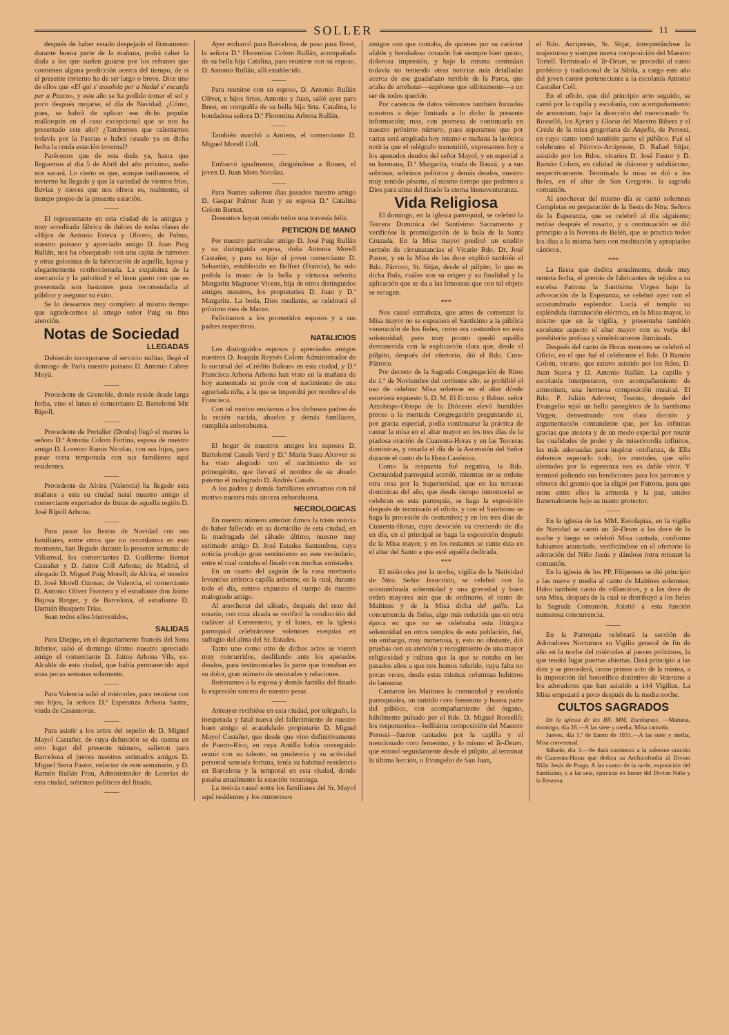SOLLER
11
después de haber estado despejado el firmamento durante buena parte de la mañana, podrá caber la duda a los que suelen guiarse por los refranes que contienen alguna predicción acerca del tiempo, de si el presente invierno ha de ser largo o breve. Dice uno de ellos que «El qui s' assoleia per a Nadal s' escaufa per a Pasco», y este año se ha podido tomar el sol y poco después mojarse, el día de Navidad. ¿Cómo, pues, se habrá de aplicar ese dicho popular mallorquín en el caso excepcional que se nos ha presentado este año? ¿Tendremos que calentarnos todavía por la Pascua o habrá cesado ya en dicha fecha la cruda estación invernal?
Parécenos que de esta duda ya, hasta que lleguemos al día 5 de Abril del año próximo, nadie nos sacará. Lo cierto es que, aunque tardiamente, el invierno ha llegado y que la variedad de vientos fríos, lluvias y nieves que nos ofrece es, realmente, el tiempo propio de la presente estación.
——
El representante en esta ciudad de la antigua y muy acreditada fábrica de dulces de todas clases de «Hijos de Antonio Esteva y Oliver», de Palma, nuestro paisano y apreciado amigo D. Juan Puig Rullán, nos ha obsequiado con una cajita de turrones y otras golosinas de la fabricación de aquélla, lujosa y elegantemente confeccionada. La exquisitez de la mercancía y la pulcritud y el buen gusto con que es presentada son bastantes para recomendarla al público y asegurar su éxito.
Se lo deseamos muy completo al mismo tiempo que agradecemos al amigo señor Puig su fina atención.
Notas de Sociedad
LLEGADAS
Debiendo incorporarse al servicio militar, llegó el domingo de París nuestro paisano D. Antonio Cabrer Moyá.
——
Procedente de Grenoble, donde reside desde larga fecha, vino el lunes el comerciante D. Bartolomé Mir Ripoll.
——
Procedente de Portalier (Doubs) llegó el martes la señora D.ª Antonia Colom Fortina, esposa de nuestro amigo D. Lorenzo Ramis Nicolau, con sus hijos, para pasar corta temporada con sus familiares aquí residentes.
——
Procedente de Alcira (Valencia) ha llegado esta mañana a esta su ciudad natal nuestro amigo el comerciante exportador de frutas de aquella región D. José Ripoll Arbona.
——
Para pasar las fiestas de Navidad con sus familiares, entre otros que no recordamos en este momento, han llegado durante la presente semana: de Villarreal, los comerciantes D. Guillermo Bernat Castañer y D. Jaime Coll Arbona; de Madrid, el abogado D. Miguel Puig Morell; de Alcira, el tenedor D. José Morell Ozonas; de Valencia, el comerciante D. Antonio Oliver Frontera y el estudiante don Jaime Bujosa Rotger, y de Barcelona, el estudiante D. Damián Busquets Trías.
Sean todos ellos bienvenidos.
SALIDAS
Para Dieppe, en el departamento francés del Sena Inferior, salió el domingo último nuestro apreciado amigo el comerciante D. Jaime Arbona Vila, ex-Alcalde de esta ciudad, que había permanecido aquí unas pocas semanas solamente.
——
Para Valencia salió el miércoles, para reunirse con sus hijos, la señora D.ª Esperanza Arbona Sastre, viuda de Casasnovas.
——
Para asistir a los actos del sepelio de D. Miguel Mayol Castañer, de cuya defunción se da cuenta en otro lugar del presente número, salieron para Barcelona el jueves nuestros estimados amigos D. Miguel Serra Pastor, redactor de este semanario, y D. Ramón Rullán Frau, Administrador de Loterías de esta ciudad, sobrinos políticos del finado.
——
Ayer embarcó para Barcelona, de paso para Brest, la señora D.ª Florentina Colom Rullán, acompañada de su bella hija Catalina, para reunirse con su esposo, D. Antonio Rullán, allí establecido.
——
Para reunirse con su esposo, D. Antonio Rullán Oliver, e hijos Srtos. Antonio y Juan, salió ayer para Brest, en compañía de su bella hija Srta. Catalina, la bondadosa señora D.ª Florentina Arbona Rullán.
——
También marchó a Amiens, el comerciante D. Miguel Morell Coll.
——
Embarcó igualmente, dirigiéndose a Rouen, el joven D. Juan Mora Nicolau.
——
Para Nantes salieron días pasados nuestro amigo D. Gaspar Palmer Juan y su esposa D.ª Catalina Colom Bernat.
Deseamos hayan tenido todos una travesía feliz.
PETICION DE MANO
Por nuestro particular amigo D. José Puig Rullán y su distinguida esposa, doña Antonia Morell Castañer, y para su hijo el joven comerciante D. Sebastián, establecido en Belfort (Francia), ha sido pedida la mano de la bella y virtuosa señorita Margarita Magraner Vicens, hija de otros distinguidos amigos nuestros, los propietarios D. Juan y D.ª Margarita. La boda, Dios mediante, se celebrará el próximo mes de Marzo.
Felicitamos a los prometidos esposos y a sus padres respectivos.
NATALICIOS
Los distinguidos esposos y apreciados amigos nuestros D. Joaquín Reynés Colom Administrador de la sucursal del «Crédito Balear» en esta ciudad, y D.ª Francisca Arbona Arbona han visto en la mañana de hoy aumentada su prole con el nacimiento de una agraciada niña, a la que se impondrá por nombre el de Francisca.
Con tal motivo enviamos a los dichosos padres de la recién nacida, abuelos y demás familiares, cumplida enhorabuena.
——
El hogar de nuestros amigos los esposos D. Bartolomé Canals Verd y D.ª María Suau Alcover se ha visto alegrado con el nacimiento de su primogénito, que llevará el nombre de su abuelo paterno el malogrado D. Andrés Canals.
A los padres y demás familiares enviamos con tal motivo nuestra más sincera enhorabuena.
NECROLOGICAS
En nuestro número anterior dimos la triste noticia de haber fallecido en su domicilio de esta ciudad, en la madrugada del sábado último, nuestro muy estimado amigo D. José Estades Santandreu, cuya noticia produjo gran sentimiento en este vecindario, entre el cual contaba el finado con muchas amistades.
En un cuarto del zaguán de la casa mortuoria levantóse artística capilla ardiente, en la cual, durante todo el día, estuvo expuesto el cuerpo de nuestro malogrado amigo.
Al anochecer del sábado, después del rezo del rosario, con cruz alzada se verificó la conducción del cadáver al Cementerio, y el lunes, en la iglesia parroquial celebráronse solemnes exequias en sufragio del alma del Sr. Estades.
Tanto uno como otro de dichos actos se vieron muy concurridos, desfilando ante los apenados deudos, para testimoniarles la parte que tomaban en su dolor, gran número de amistades y relaciones.
Reiteramos a la esposa y demás familia del finado la expresión sincera de nuestro pesar.
——
Anteayer recibióse en esta ciudad, por telégrafo, la inesperada y fatal nueva del fallecimiento de nuestro buen amigo el acaudalado propietario D. Miguel Mayol Castañer, que desde que vino definitivamente de Puerto-Rico, en cuya Antilla había conseguido reunir con su talento, su prudencia y su actividad personal saneada fortuna, tenía su habitual residencia en Barcelona y la temporal en esta ciudad, donde pasaba anualmente la estación veraniega.
La noticia causó entre los familiares del Sr. Mayol aquí residentes y los numerosos
amigos con que contaba, de quienes por su carácter afable y bondadoso corazón fué siempre bien quisto, dolorosa impresión, y bajo la misma continúan todavía no teniendo otras noticias más detalladas acerca de ese guadañazo terrible de la Parca, que acaba de arrebatar—supónese que súbitamente—a un ser de todos querido.
Por carencia de datos vémonos también forzados nosotros a dejar limitada a lo dicho la presente información; mas, con promesa de continuarla en nuestro próximo número, pues esperamos que por cartas será ampliada hoy mismo o mañana la lacónica noticia que el telégrafo transmitió, expresamos hoy a los apenados deudos del señor Mayol, y en especial a su hermana, D.ª Margarita, viuda de Bauzá, y a sus sobrinas, sobrinos políticos y demás deudos, nuestro muy sentido pésame, al mismo tiempo que pedimos a Dios para alma del finado la eterna bienaventuranza.
Vida Religiosa
El domingo, en la iglesia parroquial, se celebró la Tercera Dominica del Santísimo Sacramento y verificóse la promulgación de la bula de la Santa Cruzada. En la Misa mayor predicó un erudito sermón de circunstancias el Vicario Rdo. Dr. José Pastor, y en la Misa de las doce explicó también el Rdo. Párroco, Sr. Sitjar, desde el púlpito, lo que es dicha Bula, cuáles son su origen y su finalidad y la aplicación que se da a las limosnas que con tal objeto se recogen.
***
Nos causó extrañeza, que antes de comenzar la Misa mayor no se expusiera el Santísimo a la pública veneración de los fieles, como era costumbre en esta solemnidad; pero muy pronto quedó aquélla desvanecida con la explicación clara que, desde el púlpito, después del ofertorio, dió el Rdo. Cura-Párroco.
Por decreto de la Sagrada Congregación de Ritos de 1.º de Noviembre del corriente año, se prohibió el uso de celebrar Misa solemne en el altar dónde estuviera expuesto S. D. M. El Ecxmo. y Rdmo. señor Arzobispo-Obispo de la Diócesis elevó humildes preces a la mentada Congregación preguntando si, por gracia especial, podía continuarse la práctica de cantar la misa en el altar mayor en los tres días de la piadosa oración de Cuarenta-Horas y en las Terceras dominicas, y rezarla el día de la Ascensión del Señor durante el canto de la Hora Canónica.
Como la respuesta fué negativa, la Rda. Comunidad parroquial acordó, mientras no se ordene otra cosa por la Superioridad, que en las terceras dominicas del año, que desde tiempo inmemorial se celebran en esta parroquia, se haga la exposición después de terminado el oficio, y con el Santísimo se haga la procesión de costumbre; y en los tres días de Cuarenta-Horas, cuya devoción va creciendo de día en día, en el principal se haga la exposición después de la Misa mayor, y en los restantes se cante ésta en el altar del Santo a que esté aquélla dedicada.
***
El miércoles por la noche, vigilia de la Natividad de Ntro. Señor Jesucristo, se celebró con la acostumbrada solemnidad y una gravedad y buen orden mayores aún que de ordinario, el canto de Maitines y de la Misa dicha del gallo. La concurrencia de fieles, algo más reducida que en otra época en que no se celebraba esta litúrgica solemnidad en otros templos de esta población, fué, sin embargo, muy numerosa, y, esto no obstante, dió pruebas con su atención y recogimiento de una mayor religiosidad y cultura que la que se notaba en los pasados años a que nos hemos referido, cuya falta no pocas veces, desde estas mismas columnas hubimos de lamentar.
Cantaron los Maitines la comunidad y escolanía parroquiales, un nutrido coro femenino y buena parte del público, con acompañamiento del órgano, hábilmente pulsado por el Rdo. D. Miguel Rosselló; los responsorios—bellísima composición del Maestro Perossi—fueron cantados por la capilla y el mencionado coro femenino, y lo mismo el Te-Deum, que entonó seguidamente desde el púlpito, al terminar la última lección, o Evangelio de San Juan,
el Rdo. Arcipreste, Sr. Sitjar, interpretándose la majestuosa y siempre nueva composición del Maestro Tortell. Terminado el Te-Deum, se procedió al canto profético y tradicional de la Sibila, a cargo este año del joven cantor perteneciente a la escolanía Antonio Castañer Coll.
En el oficio, que dió principio acto seguido, se cantó por la capilla y escolanía, con acompañamiento de armonium, bajo la dirección del mencionado Sr. Rosselló, los Kyries y Gloria del Maestro Ribera y el Credo de la misa gregoriana de Angelis, de Perossi, en cuyo canto tomó también parte el público. Fué el celebrante el Párroco-Arcipreste, D. Rafael Sitjar, asistido por los Rdos. vicarios D. José Pastor y D. Ramón Colom, en calidad de diácono y subdiácono, respectivamente. Terminada la misa se dió a los fieles, en el altar de San Gregorio, la sagrada comunión.
Al anochecer del mismo día se cantó solemnes Completas en preparación de la fiesta de Ntra. Señora de la Esperanza, que se celebró al día siguiente; rezóse después el rosario, y a continuación se dió principio a la Novena de Belén, que se practica todos los días a la misma hora con meditación y apropiados cánticos.
***
La fiesta que dedica anualmente, desde muy remota fecha, el gremio de fabricantes de tejidos a su excelsa Patrona la Santísima Virgen bajo la advocación de la Esperanza, se celebró ayer con el acostumbrado esplendor. Lucía el templo su espléndida iluminación eléctrica, en la Misa mayor, lo mismo que en la vigilia, y presentaba también excelente aspecto el altar mayor con su verja del presbiterio profusa y simétricamente iluminada.
Después del canto de Horas menores se celebró el Oficio, en el que fué el celebrante el Rdo. D Ramón Colom, vicario, que estuvo asistido por los Rdos. D. Juan Sueca y D. Antonio Rullán. La capilla y escolanía interpretaron, con acompañamiento de armonium, una hermosa composición musical. El Rdo. P. Julián Adrover, Teatino, después del Evangelio tejió un bello panegírico de la Santísima Virgen, demostrando con clara dicción y argumentación contundente que, por las infinitas gracias que atesora y de un modo especial por reunir las cualidades de poder y de misericordia infinitos, las más adecuadas para inspirar confianza, de Ella debemos esperarlo todo, los mortales, que sólo alentados por la esperanza nos es dable vivir. Y terminó pidiendo sus bendiciones para los patronos y obreros del gremio que la eligió por Patrona, para que reine entre ellos la armonía y la paz, unidos fraternalmente bajo su manto protector.
——
En la iglesia de las MM. Escolapias, en la vigilia de Navidad se cantó un Te-Deum a las doce de la noche y luego se celebró Misa cantada, conforme habíamos anunciado, verificándose en el ofertorio la adoración del Niño Jesús y dándose intra missam la comunión.
En la iglesia de los PP. Filipenses se dió principio a las nueve y media al canto de Maitines solemnes. Hubo también canto de villancicos, y a las doce de una Misa, después de la cual se distribuyó a los fieles la Sagrada Comunión. Asistió a esta función numerosa concurrencia.
——
En la Parroquia celebrará la sección de Adoradores Nocturnos su Vigilia general de fin de año en la noche del miércoles al jueves próximos, la que tendrá lugar puertas abiertas. Dará principio a las diez y se procederá, como primer acto de la misma, a la imposición del honorífico distintivo de Veterano a los adoradores que han asistido a 144 Vigilias. La Misa empezará a poco después de la media noche.
CULTOS SAGRADOS
En la iglesia de las RR. MM. Escolapias. —Mañana, domingo, día 28.—A las siete y media, Misa cantada.
Jueves, día 1.º de Enero de 1931.—A las siete y media, Misa conventual.
Sábado, día 3.—Se dará comienzo a la solemne oración de Cuarenta-Horas que dedica su Archicofradía al Divino Niño Jesús de Praga. A las cuatro de la tarde, exposición del Santísimo, y a las seis, ejercicio en honor del Divino Niño y la Reserva.